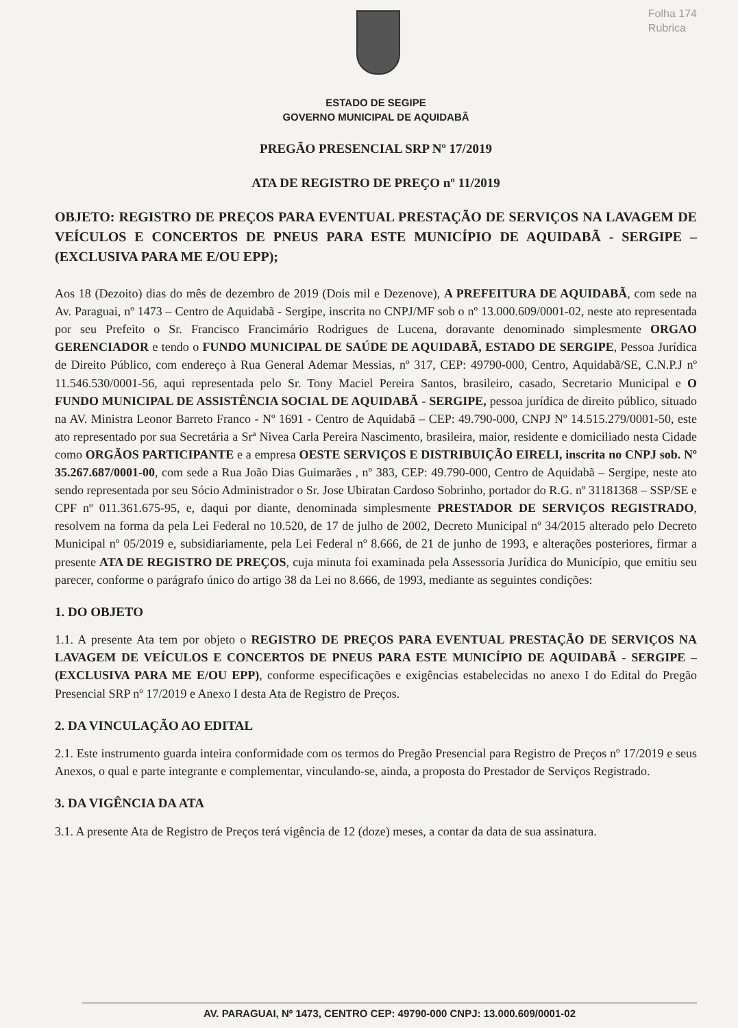Folha 174
Rubrica
ESTADO DE SEGIPE
GOVERNO MUNICIPAL DE AQUIDABÃ
PREGÃO PRESENCIAL SRP Nº 17/2019
ATA DE REGISTRO DE PREÇO nº 11/2019
OBJETO: REGISTRO DE PREÇOS PARA EVENTUAL PRESTAÇÃO DE SERVIÇOS NA LAVAGEM DE VEÍCULOS E CONCERTOS DE PNEUS PARA ESTE MUNICÍPIO DE AQUIDABÃ - SERGIPE – (EXCLUSIVA PARA ME E/OU EPP);
Aos 18 (Dezoito) dias do mês de dezembro de 2019 (Dois mil e Dezenove), A PREFEITURA DE AQUIDABÃ, com sede na Av. Paraguai, nº 1473 – Centro de Aquidabã - Sergipe, inscrita no CNPJ/MF sob o nº 13.000.609/0001-02, neste ato representada por seu Prefeito o Sr. Francisco Francimário Rodrigues de Lucena, doravante denominado simplesmente ORGAO GERENCIADOR e tendo o FUNDO MUNICIPAL DE SAÚDE DE AQUIDABÃ, ESTADO DE SERGIPE, Pessoa Jurídica de Direito Público, com endereço à Rua General Ademar Messias, nº 317, CEP: 49790-000, Centro, Aquidabã/SE, C.N.P.J nº 11.546.530/0001-56, aqui representada pelo Sr. Tony Maciel Pereira Santos, brasileiro, casado, Secretario Municipal e O FUNDO MUNICIPAL DE ASSISTÊNCIA SOCIAL DE AQUIDABÃ - SERGIPE, pessoa jurídica de direito público, situado na AV. Ministra Leonor Barreto Franco - Nº 1691 - Centro de Aquidabã – CEP: 49.790-000, CNPJ Nº 14.515.279/0001-50, este ato representado por sua Secretária a Srª Nivea Carla Pereira Nascimento, brasileira, maior, residente e domiciliado nesta Cidade como ORGÃOS PARTICIPANTE e a empresa OESTE SERVIÇOS E DISTRIBUIÇÃO EIRELI, inscrita no CNPJ sob. Nº 35.267.687/0001-00, com sede a Rua João Dias Guimarães , nº 383, CEP: 49.790-000, Centro de Aquidabã – Sergipe, neste ato sendo representada por seu Sócio Administrador o Sr. Jose Ubiratan Cardoso Sobrinho, portador do R.G. nº 31181368 – SSP/SE e CPF nº 011.361.675-95, e, daqui por diante, denominada simplesmente PRESTADOR DE SERVIÇOS REGISTRADO, resolvem na forma da pela Lei Federal no 10.520, de 17 de julho de 2002, Decreto Municipal nº 34/2015 alterado pelo Decreto Municipal nº 05/2019 e, subsidiariamente, pela Lei Federal nº 8.666, de 21 de junho de 1993, e alterações posteriores, firmar a presente ATA DE REGISTRO DE PREÇOS, cuja minuta foi examinada pela Assessoria Jurídica do Município, que emitiu seu parecer, conforme o parágrafo único do artigo 38 da Lei no 8.666, de 1993, mediante as seguintes condições:
1. DO OBJETO
1.1. A presente Ata tem por objeto o REGISTRO DE PREÇOS PARA EVENTUAL PRESTAÇÃO DE SERVIÇOS NA LAVAGEM DE VEÍCULOS E CONCERTOS DE PNEUS PARA ESTE MUNICÍPIO DE AQUIDABÃ - SERGIPE – (EXCLUSIVA PARA ME E/OU EPP), conforme especificações e exigências estabelecidas no anexo I do Edital do Pregão Presencial SRP nº 17/2019 e Anexo I desta Ata de Registro de Preços.
2. DA VINCULAÇÃO AO EDITAL
2.1. Este instrumento guarda inteira conformidade com os termos do Pregão Presencial para Registro de Preços nº 17/2019 e seus Anexos, o qual e parte integrante e complementar, vinculando-se, ainda, a proposta do Prestador de Serviços Registrado.
3. DA VIGÊNCIA DA ATA
3.1. A presente Ata de Registro de Preços terá vigência de 12 (doze) meses, a contar da data de sua assinatura.
AV. PARAGUAI, Nº 1473, CENTRO CEP: 49790-000 CNPJ: 13.000.609/0001-02